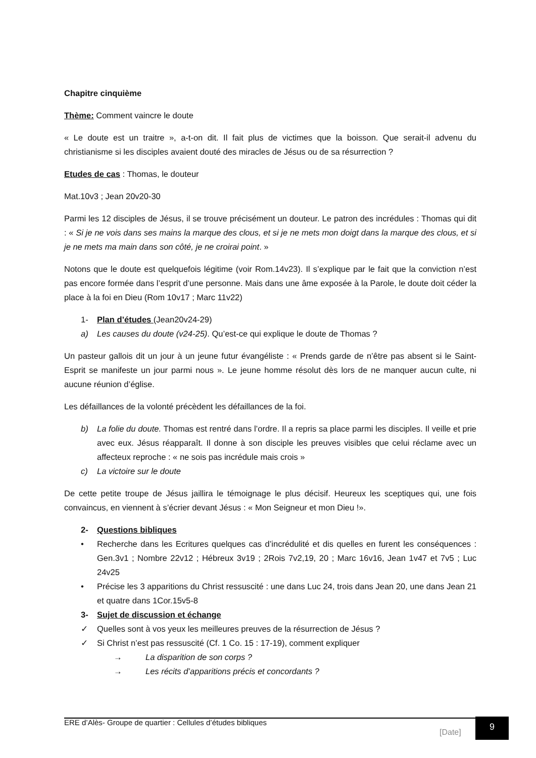Chapitre cinquième
Thème: Comment vaincre le doute
« Le doute est un traitre », a-t-on dit. Il fait plus de victimes que la boisson. Que serait-il advenu du christianisme si les disciples avaient douté des miracles de Jésus ou de sa résurrection ?
Etudes de cas : Thomas, le douteur
Mat.10v3 ; Jean 20v20-30
Parmi les 12 disciples de Jésus, il se trouve précisément un douteur. Le patron des incrédules : Thomas qui dit : « Si je ne vois dans ses mains la marque des clous, et si je ne mets mon doigt dans la marque des clous, et si je ne mets ma main dans son côté, je ne croirai point. »
Notons que le doute est quelquefois légitime (voir Rom.14v23). Il s’explique par le fait que la conviction n’est pas encore formée dans l’esprit d’une personne. Mais dans une âme exposée à la Parole, le doute doit céder la place à la foi en Dieu (Rom 10v17 ; Marc 11v22)
1- Plan d’études (Jean20v24-29)
a) Les causes du doute (v24-25). Qu’est-ce qui explique le doute de Thomas ?
Un pasteur gallois dit un jour à un jeune futur évangéliste : « Prends garde de n’être pas absent si le Saint-Esprit se manifeste un jour parmi nous ». Le jeune homme résolut dès lors de ne manquer aucun culte, ni aucune réunion d’église.
Les défaillances de la volonté précèdent les défaillances de la foi.
b) La folie du doute. Thomas est rentré dans l’ordre. Il a repris sa place parmi les disciples. Il veille et prie avec eux. Jésus réapparaît. Il donne à son disciple les preuves visibles que celui réclame avec un affecteux reproche : « ne sois pas incrédule mais crois »
c) La victoire sur le doute
De cette petite troupe de Jésus jaillira le témoignage le plus décisif. Heureux les sceptiques qui, une fois convaincus, en viennent à s’écrier devant Jésus : « Mon Seigneur et mon Dieu !».
2- Questions bibliques
• Recherche dans les Ecritures quelques cas d’incrédulité et dis quelles en furent les conséquences : Gen.3v1 ; Nombre 22v12 ; Hébreux 3v19 ; 2Rois 7v2,19, 20 ; Marc 16v16, Jean 1v47 et 7v5 ; Luc 24v25
• Précise les 3 apparitions du Christ ressuscité : une dans Luc 24, trois dans Jean 20, une dans Jean 21 et quatre dans 1Cor.15v5-8
3- Sujet de discussion et échange
✓ Quelles sont à vos yeux les meilleures preuves de la résurrection de Jésus ?
✓ Si Christ n’est pas ressuscité (Cf. 1 Co. 15 : 17-19), comment expliquer
→ La disparition de son corps ?
→ Les récits d’apparitions précis et concordants ?
ERE d’Alès- Groupe de quartier : Cellules d’études bibliques
[Date]
9